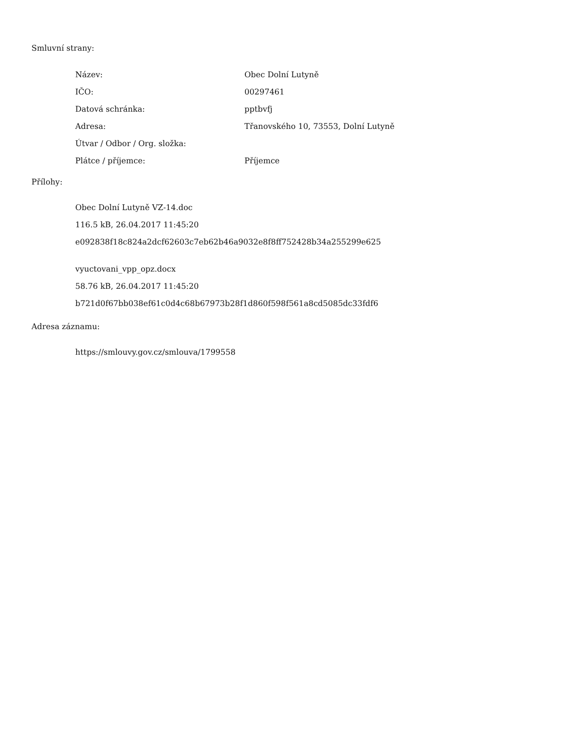Smluvní strany:
| Název: | Obec Dolní Lutyně |
| IČO: | 00297461 |
| Datová schránka: | pptbvfj |
| Adresa: | Třanovského 10, 73553, Dolní Lutyně |
| Útvar / Odbor / Org. složka: | |
| Plátce / příjemce: | Příjemce |
Přílohy:
Obec Dolní Lutyně VZ-14.doc
116.5 kB, 26.04.2017 11:45:20
e092838f18c824a2dcf62603c7eb62b46a9032e8f8ff752428b34a255299e625
vyuctovani_vpp_opz.docx
58.76 kB, 26.04.2017 11:45:20
b721d0f67bb038ef61c0d4c68b67973b28f1d860f598f561a8cd5085dc33fdf6
Adresa záznamu:
https://smlouvy.gov.cz/smlouva/1799558